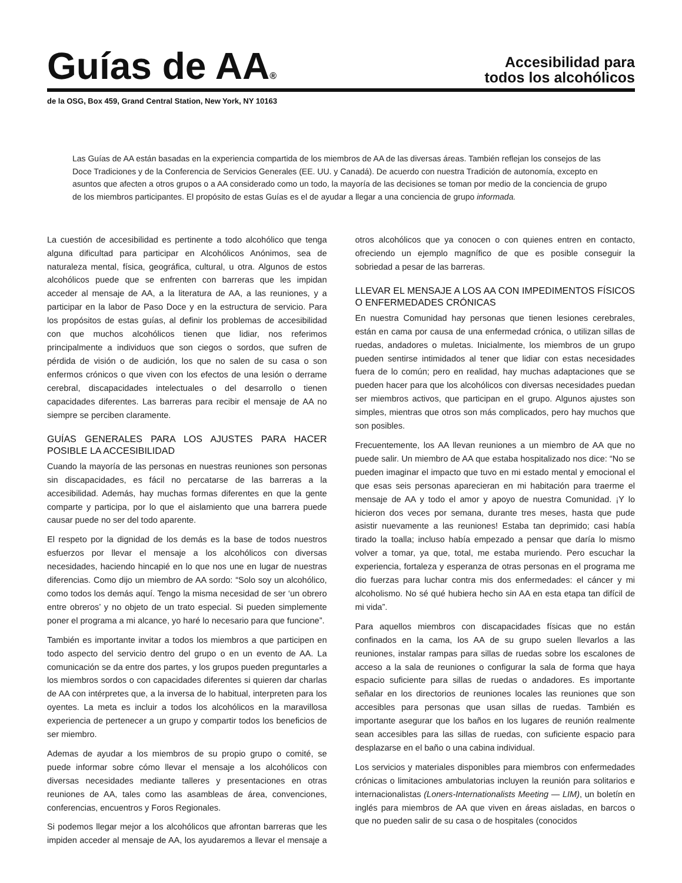Guías de AA<sup>®</sup>
Accesibilidad para
todos los alcohólicos
de la OSG, Box 459, Grand Central Station, New York, NY 10163
Las Guías de AA están basadas en la experiencia compartida de los miembros de AA de las diversas áreas. También reflejan los consejos de las Doce Tradiciones y de la Conferencia de Servicios Generales (EE. UU. y Canadá). De acuerdo con nuestra Tradición de autonomía, excepto en asuntos que afecten a otros grupos o a AA considerado como un todo, la mayoría de las decisiones se toman por medio de la conciencia de grupo de los miembros participantes. El propósito de estas Guías es el de ayudar a llegar a una conciencia de grupo informada.
La cuestión de accesibilidad es pertinente a todo alcohólico que tenga alguna dificultad para participar en Alcohólicos Anónimos, sea de naturaleza mental, física, geográfica, cultural, u otra. Algunos de estos alcohólicos puede que se enfrenten con barreras que les impidan acceder al mensaje de AA, a la literatura de AA, a las reuniones, y a participar en la labor de Paso Doce y en la estructura de servicio. Para los propósitos de estas guías, al definir los problemas de accesibilidad con que muchos alcohólicos tienen que lidiar, nos referimos principalmente a individuos que son ciegos o sordos, que sufren de pérdida de visión o de audición, los que no salen de su casa o son enfermos crónicos o que viven con los efectos de una lesión o derrame cerebral, discapacidades intelectuales o del desarrollo o tienen capacidades diferentes. Las barreras para recibir el mensaje de AA no siempre se perciben claramente.
GUÍAS GENERALES PARA LOS AJUSTES PARA HACER POSIBLE LA ACCESIBILIDAD
Cuando la mayoría de las personas en nuestras reuniones son personas sin discapacidades, es fácil no percatarse de las barreras a la accesibilidad. Además, hay muchas formas diferentes en que la gente comparte y participa, por lo que el aislamiento que una barrera puede causar puede no ser del todo aparente.
El respeto por la dignidad de los demás es la base de todos nuestros esfuerzos por llevar el mensaje a los alcohólicos con diversas necesidades, haciendo hincapié en lo que nos une en lugar de nuestras diferencias. Como dijo un miembro de AA sordo: “Solo soy un alcohólico, como todos los demás aquí. Tengo la misma necesidad de ser ‘un obrero entre obreros’ y no objeto de un trato especial. Si pueden simplemente poner el programa a mi alcance, yo haré lo necesario para que funcione”.
También es importante invitar a todos los miembros a que participen en todo aspecto del servicio dentro del grupo o en un evento de AA. La comunicación se da entre dos partes, y los grupos pueden preguntarles a los miembros sordos o con capacidades diferentes si quieren dar charlas de AA con intérpretes que, a la inversa de lo habitual, interpreten para los oyentes. La meta es incluir a todos los alcohólicos en la maravillosa experiencia de pertenecer a un grupo y compartir todos los beneficios de ser miembro.
Ademas de ayudar a los miembros de su propio grupo o comité, se puede informar sobre cómo llevar el mensaje a los alcohólicos con diversas necesidades mediante talleres y presentaciones en otras reuniones de AA, tales como las asambleas de área, convenciones, conferencias, encuentros y Foros Regionales.
Si podemos llegar mejor a los alcohólicos que afrontan barreras que les impiden acceder al mensaje de AA, los ayudaremos a llevar el mensaje a otros alcohólicos que ya conocen o con quienes entren en contacto, ofreciendo un ejemplo magnífico de que es posible conseguir la sobriedad a pesar de las barreras.
LLEVAR EL MENSAJE A LOS AA CON IMPEDIMENTOS FÍSICOS O ENFERMEDADES CRÓNICAS
En nuestra Comunidad hay personas que tienen lesiones cerebrales, están en cama por causa de una enfermedad crónica, o utilizan sillas de ruedas, andadores o muletas. Inicialmente, los miembros de un grupo pueden sentirse intimidados al tener que lidiar con estas necesidades fuera de lo común; pero en realidad, hay muchas adaptaciones que se pueden hacer para que los alcohólicos con diversas necesidades puedan ser miembros activos, que participan en el grupo. Algunos ajustes son simples, mientras que otros son más complicados, pero hay muchos que son posibles.
Frecuentemente, los AA llevan reuniones a un miembro de AA que no puede salir. Un miembro de AA que estaba hospitalizado nos dice: “No se pueden imaginar el impacto que tuvo en mi estado mental y emocional el que esas seis personas aparecieran en mi habitación para traerme el mensaje de AA y todo el amor y apoyo de nuestra Comunidad. ¡Y lo hicieron dos veces por semana, durante tres meses, hasta que pude asistir nuevamente a las reuniones! Estaba tan deprimido; casi había tirado la toalla; incluso había empezado a pensar que daría lo mismo volver a tomar, ya que, total, me estaba muriendo. Pero escuchar la experiencia, fortaleza y esperanza de otras personas en el programa me dio fuerzas para luchar contra mis dos enfermedades: el cáncer y mi alcoholismo. No sé qué hubiera hecho sin AA en esta etapa tan difícil de mi vida”.
Para aquellos miembros con discapacidades físicas que no están confinados en la cama, los AA de su grupo suelen llevarlos a las reuniones, instalar rampas para sillas de ruedas sobre los escalones de acceso a la sala de reuniones o configurar la sala de forma que haya espacio suficiente para sillas de ruedas o andadores. Es importante señalar en los directorios de reuniones locales las reuniones que son accesibles para personas que usan sillas de ruedas. También es importante asegurar que los baños en los lugares de reunión realmente sean accesibles para las sillas de ruedas, con suficiente espacio para desplazarse en el baño o una cabina individual.
Los servicios y materiales disponibles para miembros con enfermedades crónicas o limitaciones ambulatorias incluyen la reunión para solitarios e internacionalistas (Loners-Internationalists Meeting — LIM), un boletín en inglés para miembros de AA que viven en áreas aisladas, en barcos o que no pueden salir de su casa o de hospitales (conocidos